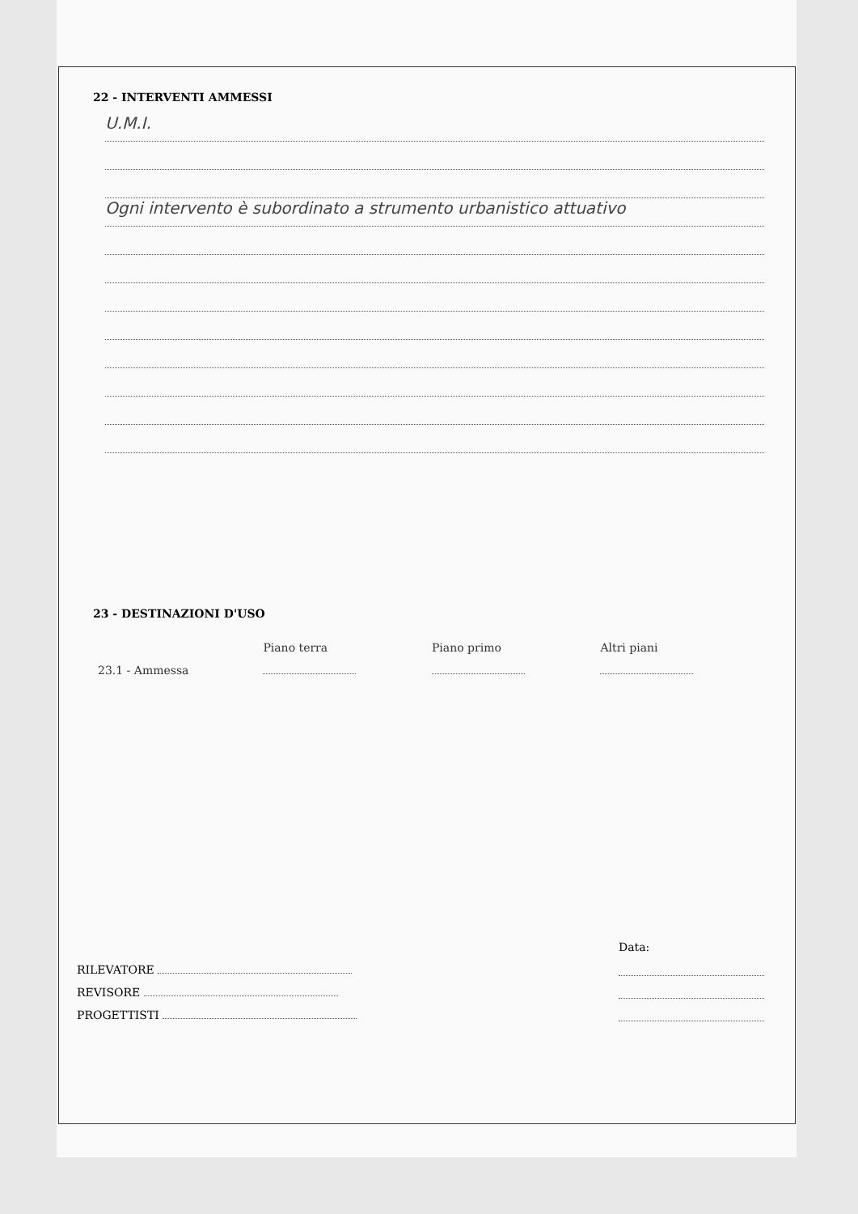22 - INTERVENTI AMMESSI
U.M.I.
Ogni intervento è subordinato a strumento urbanistico attuativo
23 - DESTINAZIONI D'USO
| | Piano terra | Piano primo | Altri piani |
| 23.1 - Ammessa | | | |
Data:
RILEVATORE
REVISORE
PROGETTISTI